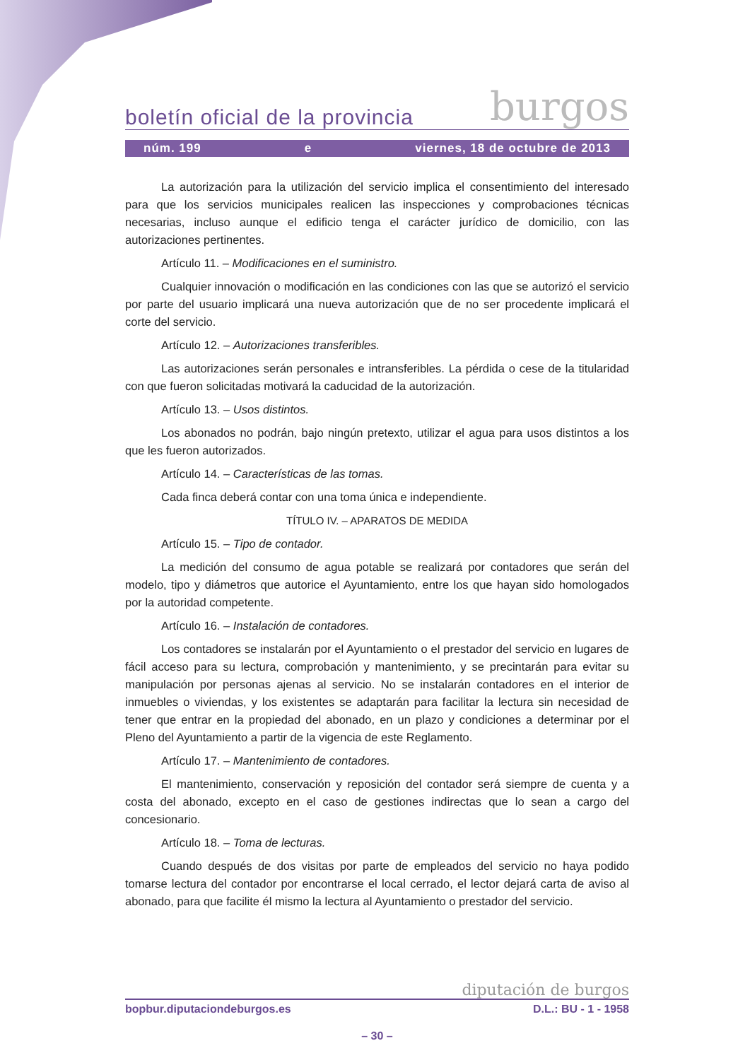boletín oficial de la provincia burgos
núm. 199 e viernes, 18 de octubre de 2013
La autorización para la utilización del servicio implica el consentimiento del interesado para que los servicios municipales realicen las inspecciones y comprobaciones técnicas necesarias, incluso aunque el edificio tenga el carácter jurídico de domicilio, con las autorizaciones pertinentes.
Artículo 11. – Modificaciones en el suministro.
Cualquier innovación o modificación en las condiciones con las que se autorizó el servicio por parte del usuario implicará una nueva autorización que de no ser procedente implicará el corte del servicio.
Artículo 12. – Autorizaciones transferibles.
Las autorizaciones serán personales e intransferibles. La pérdida o cese de la titularidad con que fueron solicitadas motivará la caducidad de la autorización.
Artículo 13. – Usos distintos.
Los abonados no podrán, bajo ningún pretexto, utilizar el agua para usos distintos a los que les fueron autorizados.
Artículo 14. – Características de las tomas.
Cada finca deberá contar con una toma única e independiente.
TÍTULO IV. – APARATOS DE MEDIDA
Artículo 15. – Tipo de contador.
La medición del consumo de agua potable se realizará por contadores que serán del modelo, tipo y diámetros que autorice el Ayuntamiento, entre los que hayan sido homologados por la autoridad competente.
Artículo 16. – Instalación de contadores.
Los contadores se instalarán por el Ayuntamiento o el prestador del servicio en lugares de fácil acceso para su lectura, comprobación y mantenimiento, y se precintarán para evitar su manipulación por personas ajenas al servicio. No se instalarán contadores en el interior de inmuebles o viviendas, y los existentes se adaptarán para facilitar la lectura sin necesidad de tener que entrar en la propiedad del abonado, en un plazo y condiciones a determinar por el Pleno del Ayuntamiento a partir de la vigencia de este Reglamento.
Artículo 17. – Mantenimiento de contadores.
El mantenimiento, conservación y reposición del contador será siempre de cuenta y a costa del abonado, excepto en el caso de gestiones indirectas que lo sean a cargo del concesionario.
Artículo 18. – Toma de lecturas.
Cuando después de dos visitas por parte de empleados del servicio no haya podido tomarse lectura del contador por encontrarse el local cerrado, el lector dejará carta de aviso al abonado, para que facilite él mismo la lectura al Ayuntamiento o prestador del servicio.
diputación de burgos
bopbur.diputaciondeburgos.es D.L.: BU - 1 - 1958
– 30 –